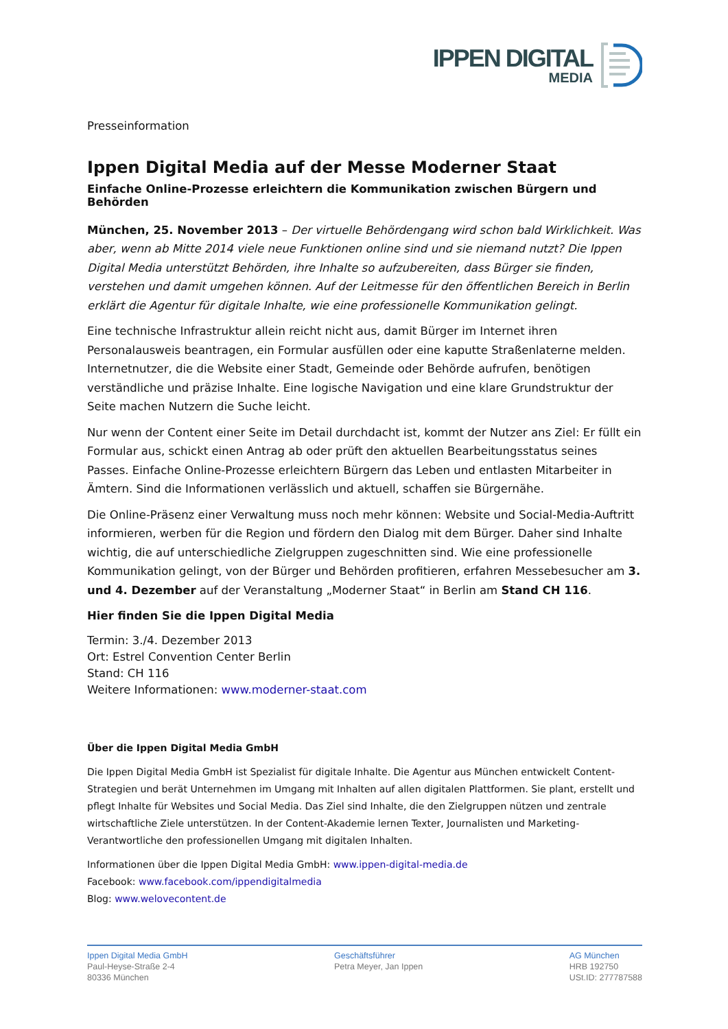IPPEN DIGITAL
MEDIA
Presseinformation
Ippen Digital Media auf der Messe Moderner Staat
Einfache Online-Prozesse erleichtern die Kommunikation zwischen Bürgern und Behörden
München, 25. November 2013 – Der virtuelle Behördengang wird schon bald Wirklichkeit. Was aber, wenn ab Mitte 2014 viele neue Funktionen online sind und sie niemand nutzt? Die Ippen Digital Media unterstützt Behörden, ihre Inhalte so aufzubereiten, dass Bürger sie finden, verstehen und damit umgehen können. Auf der Leitmesse für den öffentlichen Bereich in Berlin erklärt die Agentur für digitale Inhalte, wie eine professionelle Kommunikation gelingt.
Eine technische Infrastruktur allein reicht nicht aus, damit Bürger im Internet ihren Personalausweis beantragen, ein Formular ausfüllen oder eine kaputte Straßenlaterne melden. Internetnutzer, die die Website einer Stadt, Gemeinde oder Behörde aufrufen, benötigen verständliche und präzise Inhalte. Eine logische Navigation und eine klare Grundstruktur der Seite machen Nutzern die Suche leicht.
Nur wenn der Content einer Seite im Detail durchdacht ist, kommt der Nutzer ans Ziel: Er füllt ein Formular aus, schickt einen Antrag ab oder prüft den aktuellen Bearbeitungsstatus seines Passes. Einfache Online-Prozesse erleichtern Bürgern das Leben und entlasten Mitarbeiter in Ämtern. Sind die Informationen verlässlich und aktuell, schaffen sie Bürgernähe.
Die Online-Präsenz einer Verwaltung muss noch mehr können: Website und Social-Media-Auftritt informieren, werben für die Region und fördern den Dialog mit dem Bürger. Daher sind Inhalte wichtig, die auf unterschiedliche Zielgruppen zugeschnitten sind. Wie eine professionelle Kommunikation gelingt, von der Bürger und Behörden profitieren, erfahren Messebesucher am 3. und 4. Dezember auf der Veranstaltung „Moderner Staat“ in Berlin am Stand CH 116.
Hier finden Sie die Ippen Digital Media
Termin: 3./4. Dezember 2013
Ort: Estrel Convention Center Berlin
Stand: CH 116
Weitere Informationen: www.moderner-staat.com
Über die Ippen Digital Media GmbH
Die Ippen Digital Media GmbH ist Spezialist für digitale Inhalte. Die Agentur aus München entwickelt Content-Strategien und berät Unternehmen im Umgang mit Inhalten auf allen digitalen Plattformen. Sie plant, erstellt und pflegt Inhalte für Websites und Social Media. Das Ziel sind Inhalte, die den Zielgruppen nützen und zentrale wirtschaftliche Ziele unterstützen. In der Content-Akademie lernen Texter, Journalisten und Marketing-Verantwortliche den professionellen Umgang mit digitalen Inhalten.
Informationen über die Ippen Digital Media GmbH: www.ippen-digital-media.de
Facebook: www.facebook.com/ippendigitalmedia
Blog: www.welovecontent.de
Ippen Digital Media GmbH
Paul-Heyse-Straße 2-4
80336 München
Geschäftsführer
Petra Meyer, Jan Ippen
AG München
HRB 192750
USt.ID: 277787588